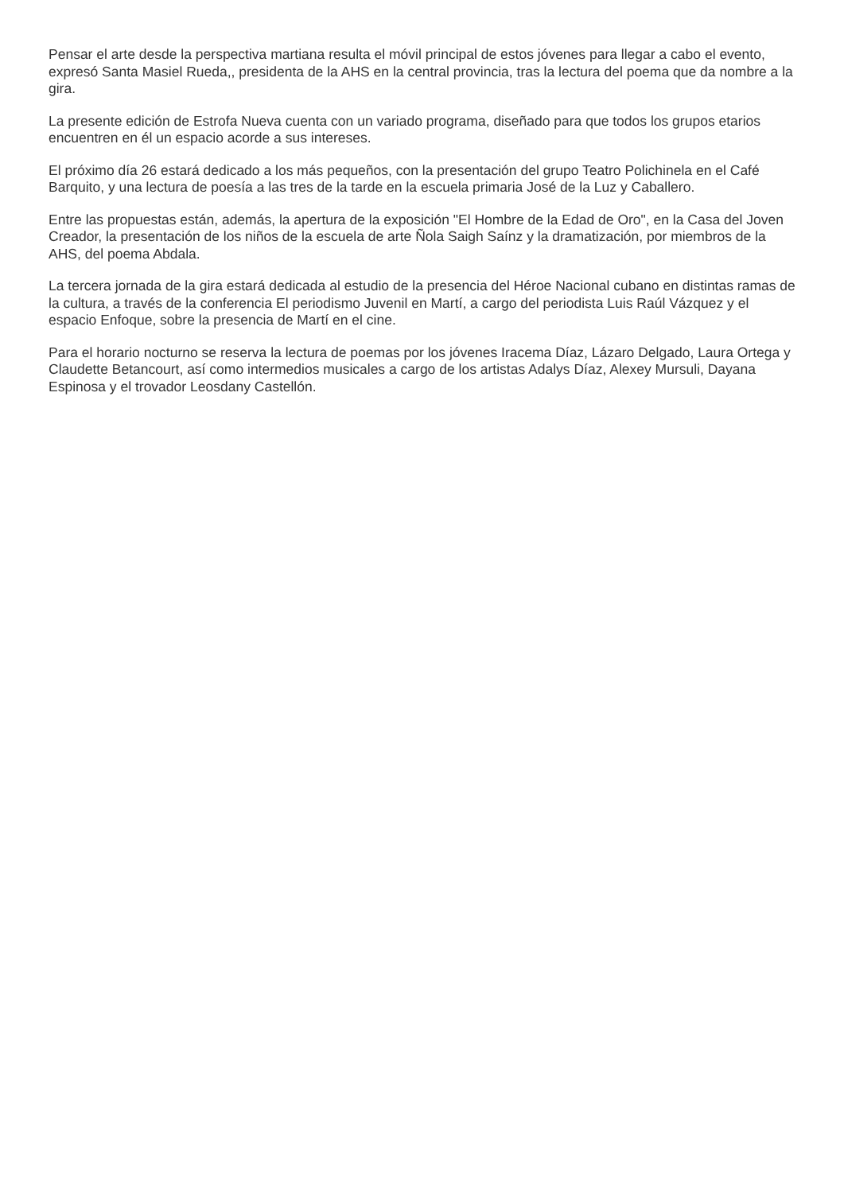Pensar el arte desde la perspectiva martiana resulta el móvil principal de estos jóvenes para llegar a cabo el evento, expresó Santa Masiel Rueda,, presidenta de la AHS en la central provincia, tras la lectura del poema que da nombre a la gira.
La presente edición de Estrofa Nueva cuenta con un variado programa, diseñado para que todos los grupos etarios encuentren en él un espacio acorde a sus intereses.
El próximo día 26 estará dedicado a los más pequeños, con la presentación del grupo Teatro Polichinela en el Café Barquito, y una lectura de poesía a las tres de la tarde en la escuela primaria José de la Luz y Caballero.
Entre las propuestas están, además, la apertura de la exposición "El Hombre de la Edad de Oro", en la Casa del Joven Creador, la presentación de los niños de la escuela de arte Ñola Saigh Saínz y la dramatización, por miembros de la AHS, del poema Abdala.
La tercera jornada de la gira estará dedicada al estudio de la presencia del Héroe Nacional cubano en distintas ramas de la cultura, a través de la conferencia El periodismo Juvenil en Martí, a cargo del periodista Luis Raúl Vázquez y el espacio Enfoque, sobre la presencia de Martí en el cine.
Para el horario nocturno se reserva la lectura de poemas por los jóvenes Iracema Díaz, Lázaro Delgado, Laura Ortega y Claudette Betancourt, así como intermedios musicales a cargo de los artistas Adalys Díaz, Alexey Mursuli, Dayana Espinosa y el trovador Leosdany Castellón.